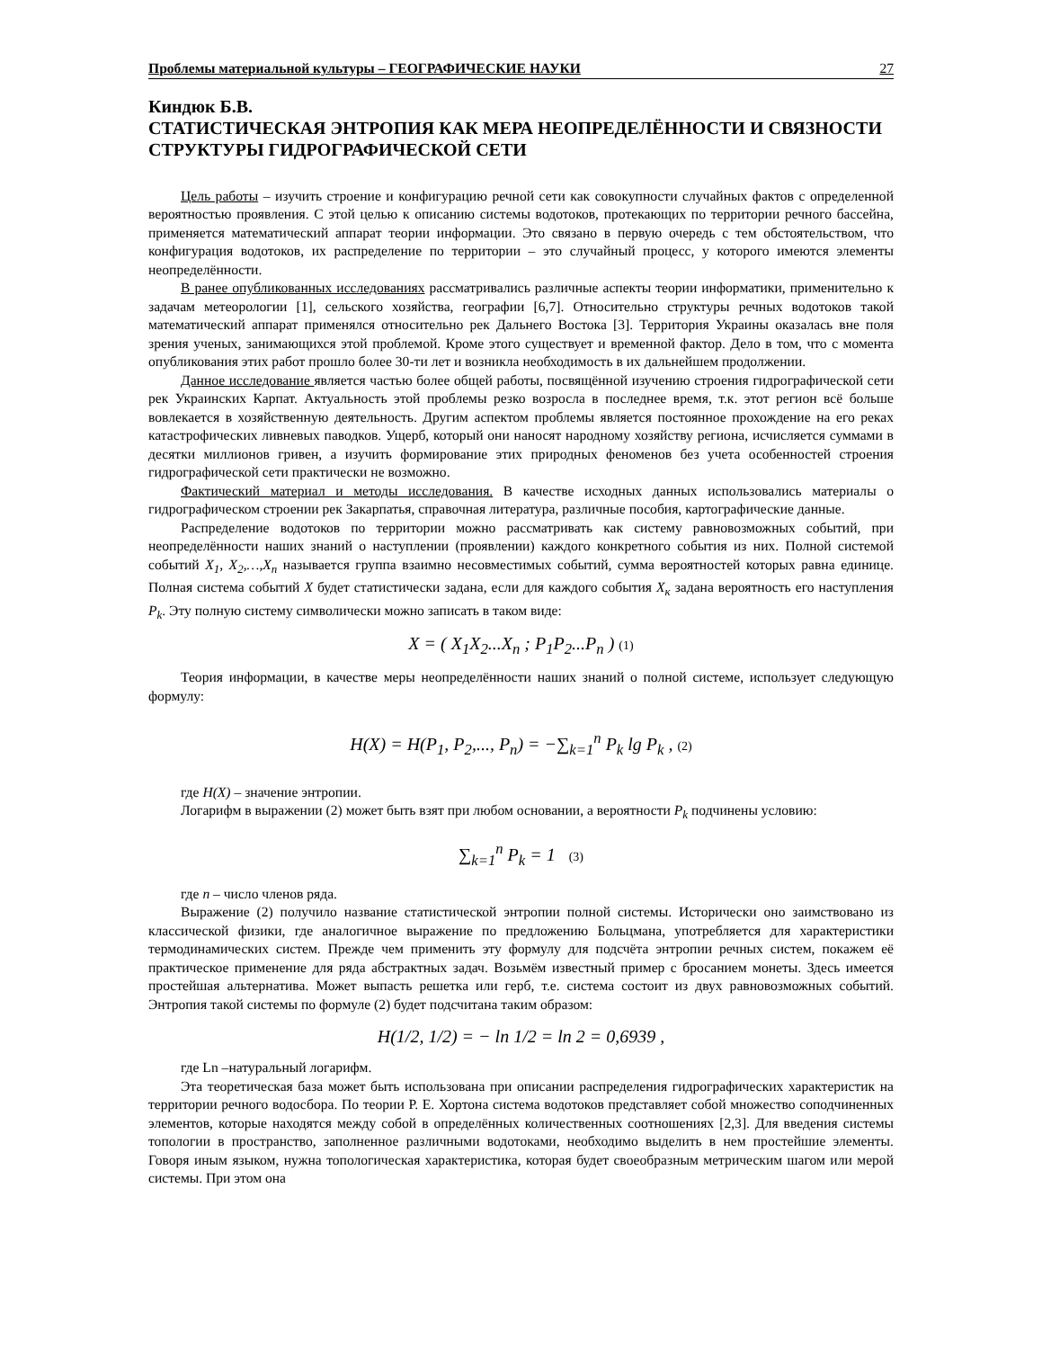Проблемы материальной культуры – ГЕОГРАФИЧЕСКИЕ НАУКИ 27
Киндюк Б.В.
СТАТИСТИЧЕСКАЯ ЭНТРОПИЯ КАК МЕРА НЕОПРЕДЕЛЁННОСТИ И СВЯЗНОСТИ СТРУКТУРЫ ГИДРОГРАФИЧЕСКОЙ СЕТИ
Цель работы – изучить строение и конфигурацию речной сети как совокупности случайных фактов с определенной вероятностью проявления. С этой целью к описанию системы водотоков, протекающих по территории речного бассейна, применяется математический аппарат теории информации. Это связано в первую очередь с тем обстоятельством, что конфигурация водотоков, их распределение по территории – это случайный процесс, у которого имеются элементы неопределённости.
В ранее опубликованных исследованиях рассматривались различные аспекты теории информатики, применительно к задачам метеорологии [1], сельского хозяйства, географии [6,7]. Относительно структуры речных водотоков такой математический аппарат применялся относительно рек Дальнего Востока [3]. Территория Украины оказалась вне поля зрения ученых, занимающихся этой проблемой. Кроме этого существует и временной фактор. Дело в том, что с момента опубликования этих работ прошло более 30-ти лет и возникла необходимость в их дальнейшем продолжении.
Данное исследование является частью более общей работы, посвящённой изучению строения гидрографической сети рек Украинских Карпат. Актуальность этой проблемы резко возросла в последнее время, т.к. этот регион всё больше вовлекается в хозяйственную деятельность. Другим аспектом проблемы является постоянное прохождение на его реках катастрофических ливневых паводков. Ущерб, который они наносят народному хозяйству региона, исчисляется суммами в десятки миллионов гривен, а изучить формирование этих природных феноменов без учета особенностей строения гидрографической сети практически не возможно.
Фактический материал и методы исследования. В качестве исходных данных использовались материалы о гидрографическом строении рек Закарпатья, справочная литература, различные пособия, картографические данные.
Распределение водотоков по территории можно рассматривать как систему равновозможных событий, при неопределённости наших знаний о наступлении (проявлении) каждого конкретного события из них. Полной системой событий X<sub>1</sub>, X<sub>2</sub>,…,X<sub>n</sub> называется группа взаимно несовместимых событий, сумма вероятностей которых равна единице. Полная система событий X будет статистически задана, если для каждого события X<sub>к</sub> задана вероятность его наступления P<sub>k</sub>. Эту полную систему символически можно записать в таком виде:
X = ( X<sub>1</sub>X<sub>2</sub>...X<sub>n</sub> ; P<sub>1</sub>P<sub>2</sub>...P<sub>n</sub> ) (1)
Теория информации, в качестве меры неопределённости наших знаний о полной системе, использует следующую формулу:
H(X) = H(P<sub>1</sub>, P<sub>2</sub>,..., P<sub>n</sub>) = −∑<sub>k=1</sub><sup>n</sup> P<sub>k</sub> lg P<sub>k</sub> , (2)
где H(X) – значение энтропии.
Логарифм в выражении (2) может быть взят при любом основании, а вероятности P<sub>k</sub> подчинены условию:
∑<sub>k=1</sub><sup>n</sup> P<sub>k</sub> = 1 (3)
где n – число членов ряда.
Выражение (2) получило название статистической энтропии полной системы. Исторически оно заимствовано из классической физики, где аналогичное выражение по предложению Больцмана, употребляется для характеристики термодинамических систем. Прежде чем применить эту формулу для подсчёта энтропии речных систем, покажем её практическое применение для ряда абстрактных задач. Возьмём известный пример с бросанием монеты. Здесь имеется простейшая альтернатива. Может выпасть решетка или герб, т.е. система состоит из двух равновозможных событий. Энтропия такой системы по формуле (2) будет подсчитана таким образом:
H(1/2, 1/2) = − ln 1/2 = ln 2 = 0,6939 ,
где Ln –натуральный логарифм.
Эта теоретическая база может быть использована при описании распределения гидрографических характеристик на территории речного водосбора. По теории Р. Е. Хортона система водотоков представляет собой множество соподчиненных элементов, которые находятся между собой в определённых количественных соотношениях [2,3]. Для введения системы топологии в пространство, заполненное различными водотоками, необходимо выделить в нем простейшие элементы. Говоря иным языком, нужна топологическая характеристика, которая будет своеобразным метрическим шагом или мерой системы. При этом она